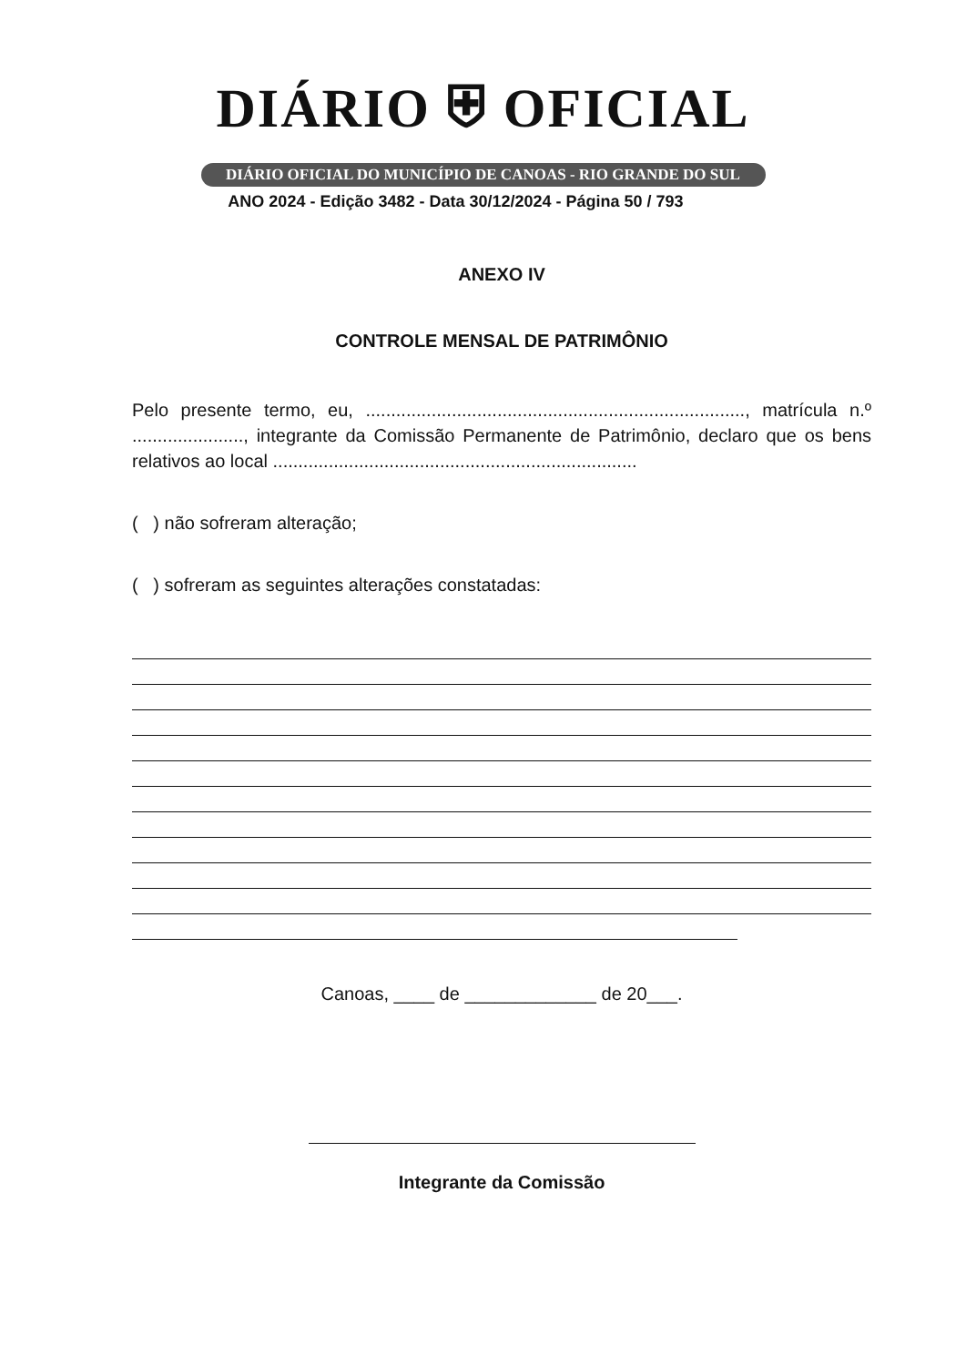DIÁRIO ⛨ OFICIAL
DIÁRIO OFICIAL DO MUNICÍPIO DE CANOAS - RIO GRANDE DO SUL
ANO 2024 - Edição 3482 - Data 30/12/2024 - Página 50 / 793
ANEXO IV
CONTROLE MENSAL DE PATRIMÔNIO
Pelo presente termo, eu, ..........................................................................., matrícula n.º ......................, integrante da Comissão Permanente de Patrimônio, declaro que os bens relativos ao local ........................................................................
( ) não sofreram alteração;
( ) sofreram as seguintes alterações constatadas:
Canoas, ____ de _____________ de 20___.
Integrante da Comissão